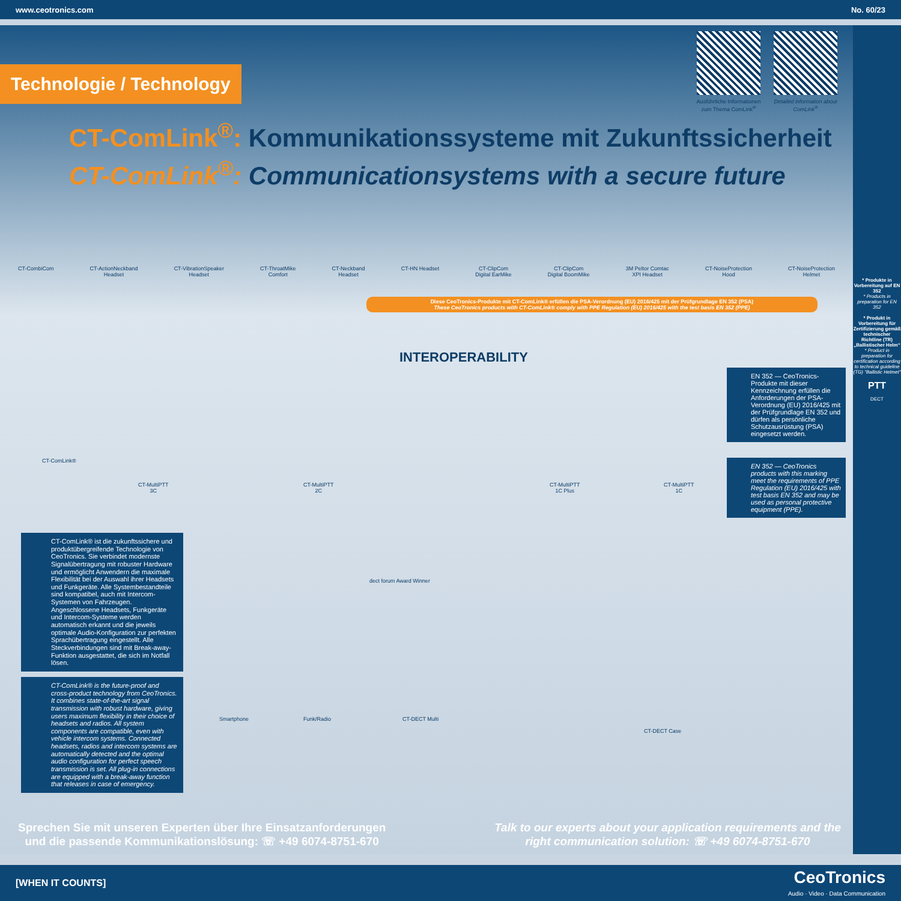www.ceotronics.com No. 60/23
Technologie / Technology
Ausführliche Informationen zum Thema ComLink<sup>®</sup>
Detailed information about ComLink<sup>®</sup>
CT-ComLink<sup>®</sup>: Kommunikationssysteme mit Zukunftssicherheit
CT-ComLink<sup>®</sup>: Communicationsystems with a secure future
CT-CombiCom CT-ActionNeckband
Headset CT-VibrationSpeaker
Headset CT-ThroatMike
Comfort CT-Neckband
Headset CT-HN Headset CT-ClipCom
Digital EarMike CT-ClipCom
Digital BoomMike 3M Peltor Comtac
XPI Headset CT-NoiseProtection
Hood CT-NoiseProtection
Helmet
Diese CeoTronics-Produkte mit CT-ComLink® erfüllen die PSA-Verordnung (EU) 2016/425 mit der Prüfgrundlage EN 352 (PSA)
These CeoTronics products with CT-ComLink® comply with PPE Regulation (EU) 2016/425 with the test basis EN 352 (PPE)
CT-ComLink®
CT-MultiPTT
3C
CT-MultiPTT
2C
CT-MultiPTT
1C Plus
CT-MultiPTT
1C
INTEROPERABILITY
EN 352 — CeoTronics-Produkte mit dieser Kennzeichnung erfüllen die Anforderungen der PSA-Verordnung (EU) 2016/425 mit der Prüfgrundlage EN 352 und dürfen als persönliche Schutzausrüstung (PSA) eingesetzt werden.
EN 352 — CeoTronics products with this marking meet the requirements of PPE Regulation (EU) 2016/425 with test basis EN 352 and may be used as personal protective equipment (PPE).
CT-ComLink® ist die zukunftssichere und produktübergreifende Technologie von CeoTronics. Sie verbindet modernste Signalübertragung mit robuster Hardware und ermöglicht Anwendern die maximale Flexibilität bei der Auswahl ihrer Headsets und Funkgeräte. Alle Systembestandteile sind kompatibel, auch mit Intercom-Systemen von Fahrzeugen. Angeschlossene Headsets, Funkgeräte und Intercom-Systeme werden automatisch erkannt und die jeweils optimale Audio-Konfiguration zur perfekten Sprachübertragung eingestellt. Alle Steckverbindungen sind mit Break-away-Funktion ausgestattet, die sich im Notfall lösen.
CT-ComLink® is the future-proof and cross-product technology from CeoTronics. It combines state-of-the-art signal transmission with robust hardware, giving users maximum flexibility in their choice of headsets and radios. All system components are compatible, even with vehicle intercom systems. Connected headsets, radios and intercom systems are automatically detected and the optimal audio configuration for perfect speech transmission is set. All plug-in connections are equipped with a break-away function that releases in case of emergency.
Smartphone Funk/Radio
dect forum Award Winner
CT-DECT Multi
CT-DECT Case
Sprechen Sie mit unseren Experten über Ihre Einsatzanforderungen
und die passende Kommunikationslösung: ☏ +49 6074-8751-670 Talk to our experts about your application requirements and the
right communication solution: ☏ +49 6074-8751-670
* Produkte in Vorbereitung auf EN 352
* Products in preparation for EN 352
* Produkt in Vorbereitung für Zertifizierung gemäß technischer Richtline (TR) „Ballistischer Helm“
* Product in preparation for certification according to technical guideline (TG) "Ballistic Helmet"
PTT
DECT
[WHEN IT COUNTS] CeoTronics
Audio · Video · Data Communication